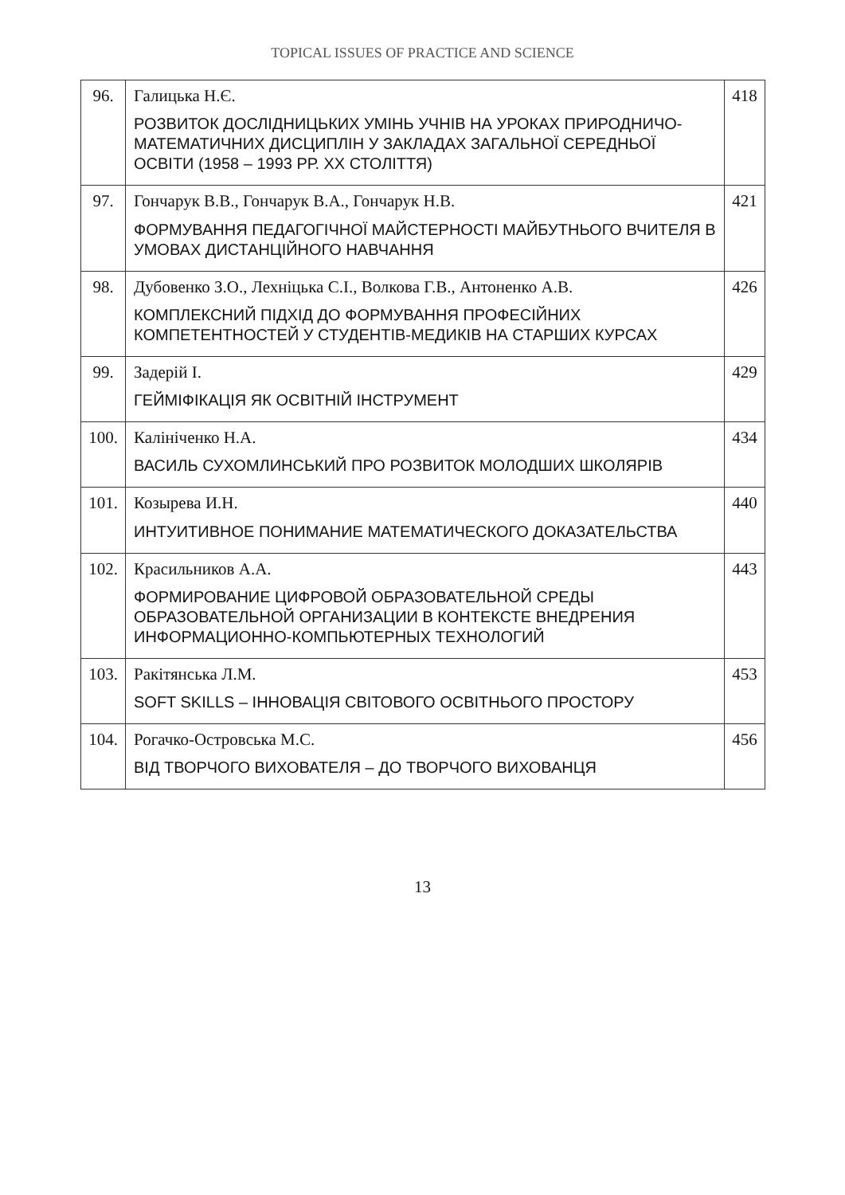TOPICAL ISSUES OF PRACTICE AND SCIENCE
| 96. | Галицька Н.Є. РОЗВИТОК ДОСЛІДНИЦЬКИХ УМІНЬ УЧНІВ НА УРОКАХ ПРИРОДНИЧО-МАТЕМАТИЧНИХ ДИСЦИПЛІН У ЗАКЛАДАХ ЗАГАЛЬНОЇ СЕРЕДНЬОЇ ОСВІТИ (1958 – 1993 РР. XX СТОЛІТТЯ) | 418 |
| 97. | Гончарук В.В., Гончарук В.А., Гончарук Н.В. ФОРМУВАННЯ ПЕДАГОГІЧНОЇ МАЙСТЕРНОСТІ МАЙБУТНЬОГО ВЧИТЕЛЯ В УМОВАХ ДИСТАНЦІЙНОГО НАВЧАННЯ | 421 |
| 98. | Дубовенко З.О., Лехніцька С.І., Волкова Г.В., Антоненко А.В. КОМПЛЕКСНИЙ ПІДХІД ДО ФОРМУВАННЯ ПРОФЕСІЙНИХ КОМПЕТЕНТНОСТЕЙ У СТУДЕНТІВ-МЕДИКІВ НА СТАРШИХ КУРСАХ | 426 |
| 99. | Задерій І. ГЕЙМІФІКАЦІЯ ЯК ОСВІТНІЙ ІНСТРУМЕНТ | 429 |
| 100. | Калініченко Н.А. ВАСИЛЬ СУХОМЛИНСЬКИЙ ПРО РОЗВИТОК МОЛОДШИХ ШКОЛЯРІВ | 434 |
| 101. | Козырева И.Н. ИНТУИТИВНОЕ ПОНИМАНИЕ МАТЕМАТИЧЕСКОГО ДОКАЗАТЕЛЬСТВА | 440 |
| 102. | Красильников А.А. ФОРМИРОВАНИЕ ЦИФРОВОЙ ОБРАЗОВАТЕЛЬНОЙ СРЕДЫ ОБРАЗОВАТЕЛЬНОЙ ОРГАНИЗАЦИИ В КОНТЕКСТЕ ВНЕДРЕНИЯ ИНФОРМАЦИОННО-КОМПЬЮТЕРНЫХ ТЕХНОЛОГИЙ | 443 |
| 103. | Ракітянська Л.М. SOFT SKILLS – ІННОВАЦІЯ СВІТОВОГО ОСВІТНЬОГО ПРОСТОРУ | 453 |
| 104. | Рогачко-Островська М.С. ВІД ТВОРЧОГО ВИХОВАТЕЛЯ – ДО ТВОРЧОГО ВИХОВАНЦЯ | 456 |
13